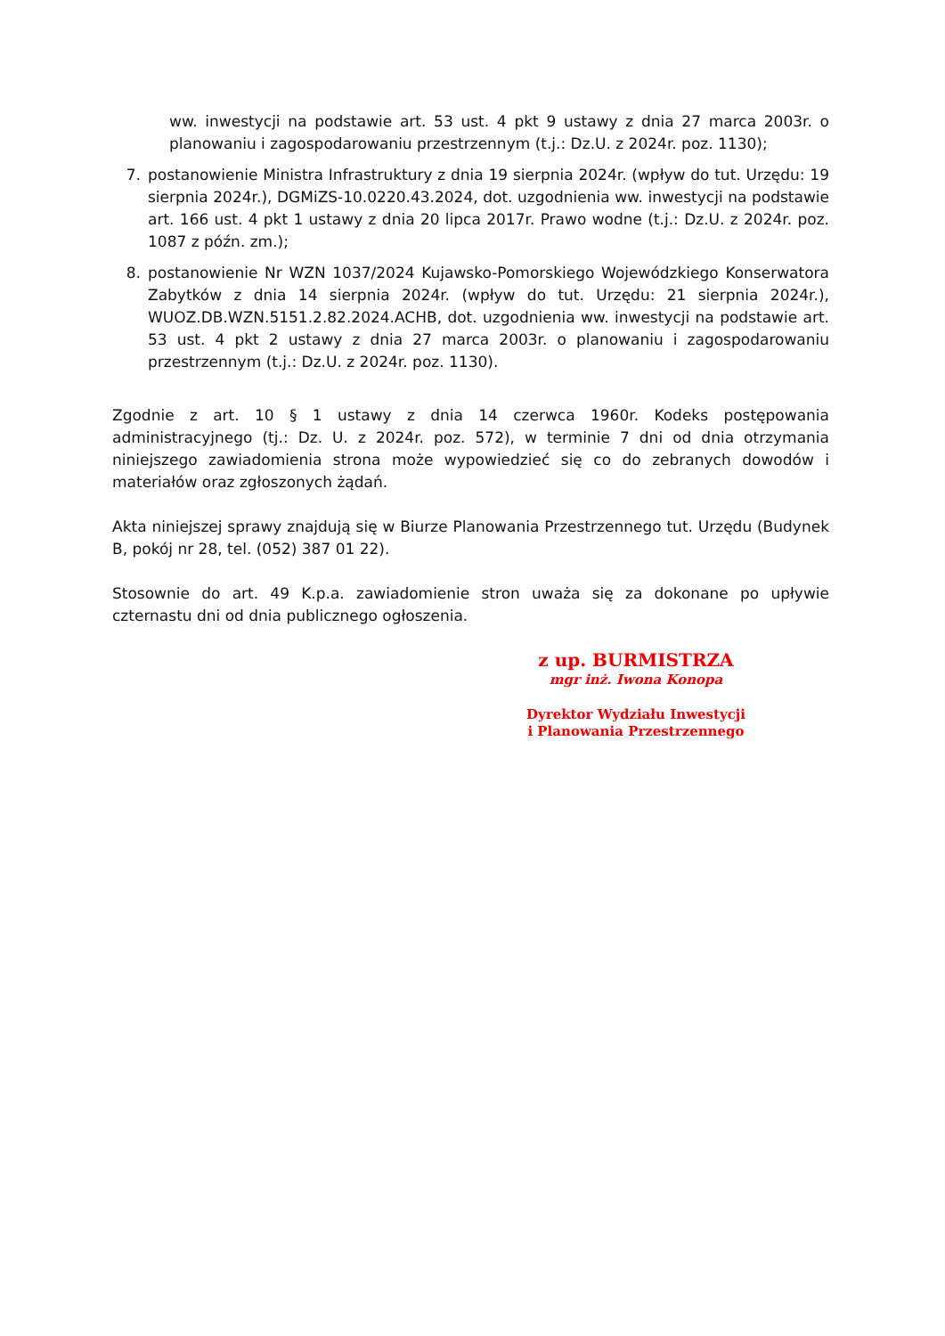ww. inwestycji na podstawie art. 53 ust. 4 pkt 9 ustawy z dnia 27 marca 2003r. o planowaniu i zagospodarowaniu przestrzennym (t.j.: Dz.U. z 2024r. poz. 1130);
7. postanowienie Ministra Infrastruktury z dnia 19 sierpnia 2024r. (wpływ do tut. Urzędu: 19 sierpnia 2024r.), DGMiZS-10.0220.43.2024, dot. uzgodnienia ww. inwestycji na podstawie art. 166 ust. 4 pkt 1 ustawy z dnia 20 lipca 2017r. Prawo wodne (t.j.: Dz.U. z 2024r. poz. 1087 z późn. zm.);
8. postanowienie Nr WZN 1037/2024 Kujawsko-Pomorskiego Wojewódzkiego Konserwatora Zabytków z dnia 14 sierpnia 2024r. (wpływ do tut. Urzędu: 21 sierpnia 2024r.), WUOZ.DB.WZN.5151.2.82.2024.ACHB, dot. uzgodnienia ww. inwestycji na podstawie art. 53 ust. 4 pkt 2 ustawy z dnia 27 marca 2003r. o planowaniu i zagospodarowaniu przestrzennym (t.j.: Dz.U. z 2024r. poz. 1130).
Zgodnie z art. 10 § 1 ustawy z dnia 14 czerwca 1960r. Kodeks postępowania administracyjnego (tj.: Dz. U. z 2024r. poz. 572), w terminie 7 dni od dnia otrzymania niniejszego zawiadomienia strona może wypowiedzieć się co do zebranych dowodów i materiałów oraz zgłoszonych żądań.
Akta niniejszej sprawy znajdują się w Biurze Planowania Przestrzennego tut. Urzędu (Budynek B, pokój nr 28, tel. (052) 387 01 22).
Stosownie do art. 49 K.p.a. zawiadomienie stron uważa się za dokonane po upływie czternastu dni od dnia publicznego ogłoszenia.
z up. BURMISTRZA
mgr inż. Iwona Konopa
Dyrektor Wydziału Inwestycji
i Planowania Przestrzennego